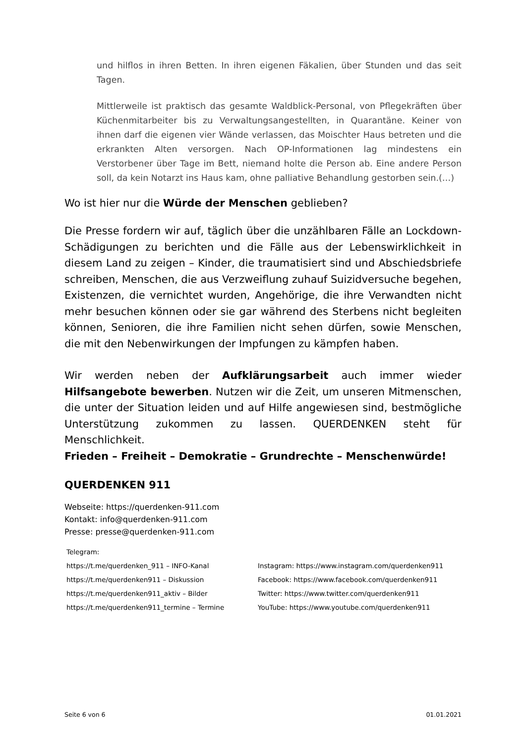und hilflos in ihren Betten. In ihren eigenen Fäkalien, über Stunden und das seit Tagen.
Mittlerweile ist praktisch das gesamte Waldblick-Personal, von Pflegekräften über Küchenmitarbeiter bis zu Verwaltungsangestellten, in Quarantäne. Keiner von ihnen darf die eigenen vier Wände verlassen, das Moischter Haus betreten und die erkrankten Alten versorgen. Nach OP-Informationen lag mindestens ein Verstorbener über Tage im Bett, niemand holte die Person ab. Eine andere Person soll, da kein Notarzt ins Haus kam, ohne palliative Behandlung gestorben sein.(…)
Wo ist hier nur die Würde der Menschen geblieben?
Die Presse fordern wir auf, täglich über die unzählbaren Fälle an Lockdown-Schädigungen zu berichten und die Fälle aus der Lebenswirklichkeit in diesem Land zu zeigen – Kinder, die traumatisiert sind und Abschiedsbriefe schreiben, Menschen, die aus Verzweiflung zuhauf Suizidversuche begehen, Existenzen, die vernichtet wurden, Angehörige, die ihre Verwandten nicht mehr besuchen können oder sie gar während des Sterbens nicht begleiten können, Senioren, die ihre Familien nicht sehen dürfen, sowie Menschen, die mit den Nebenwirkungen der Impfungen zu kämpfen haben.
Wir werden neben der Aufklärungsarbeit auch immer wieder Hilfsangebote bewerben. Nutzen wir die Zeit, um unseren Mitmenschen, die unter der Situation leiden und auf Hilfe angewiesen sind, bestmögliche Unterstützung zukommen zu lassen. QUERDENKEN steht für Menschlichkeit.
Frieden – Freiheit – Demokratie – Grundrechte – Menschenwürde!
QUERDENKEN 911
Webseite: https://querdenken-911.com
Kontakt: info@querdenken-911.com
Presse: presse@querdenken-911.com
| Telegram: | |
| https://t.me/querdenken_911 – INFO-Kanal | Instagram: https://www.instagram.com/querdenken911 |
| https://t.me/querdenken911 – Diskussion | Facebook: https://www.facebook.com/querdenken911 |
| https://t.me/querdenken911_aktiv – Bilder | Twitter: https://www.twitter.com/querdenken911 |
| https://t.me/querdenken911_termine – Termine | YouTube: https://www.youtube.com/querdenken911 |
Seite 6 von 6 01.01.2021